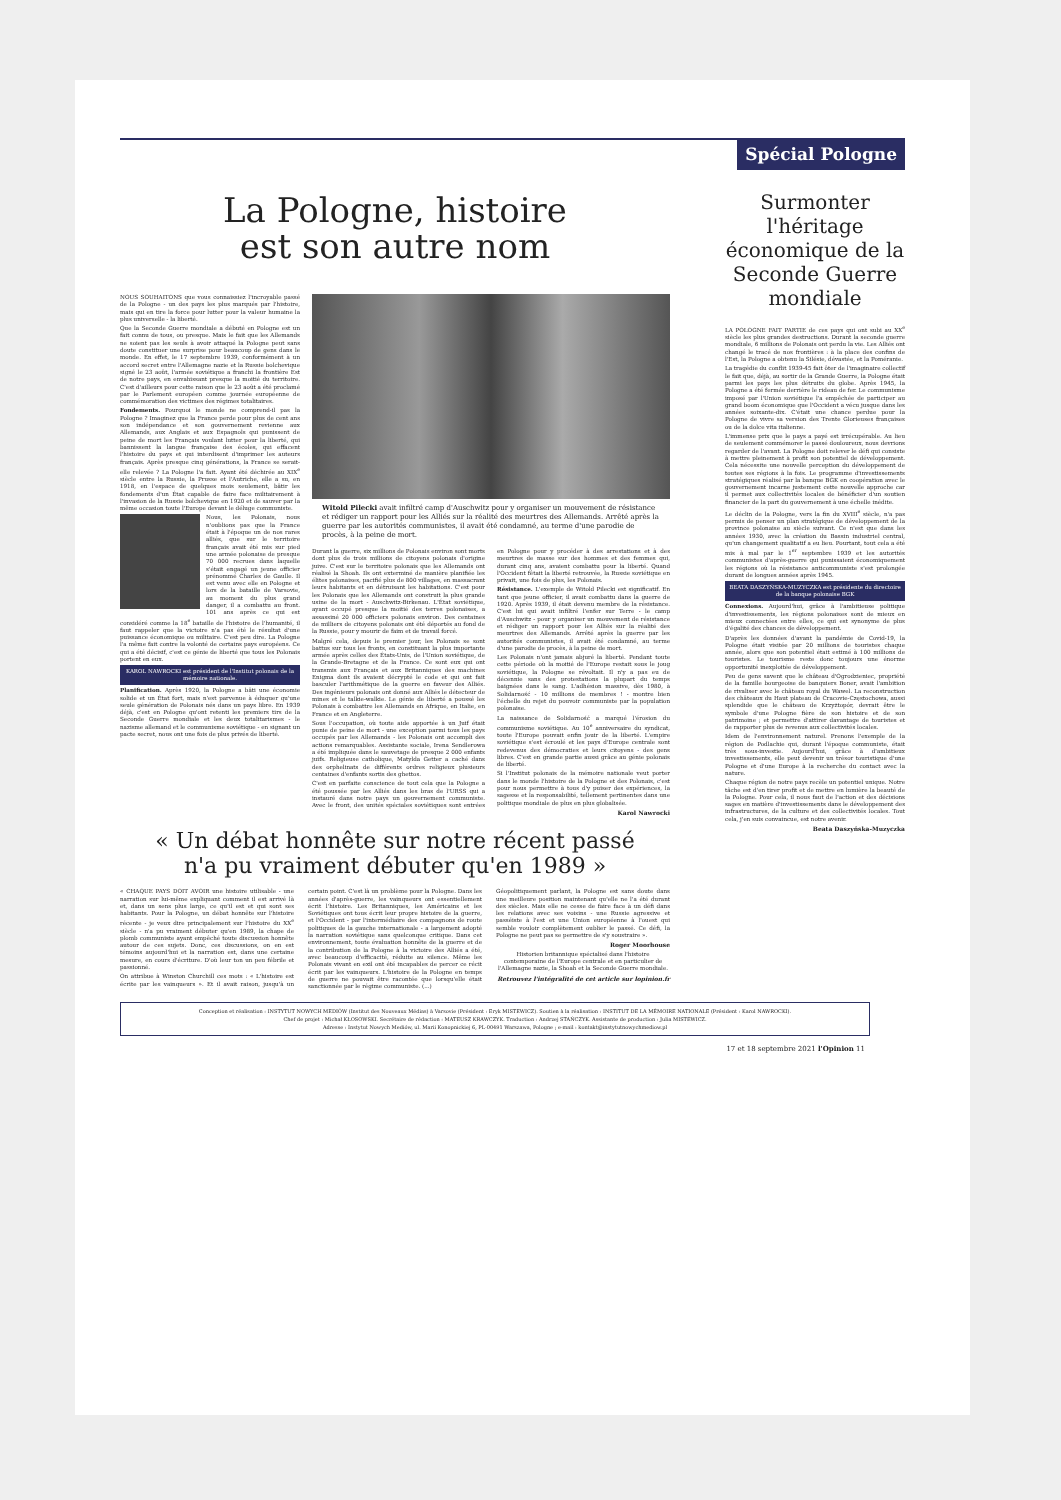Spécial Pologne
La Pologne, histoire
est son autre nom
NOUS SOUHAITONS que vous connaissiez l'incroyable passé de la Pologne - un des pays les plus marqués par l'histoire, mais qui en tire la force pour lutter pour la valeur humaine la plus universelle - la liberté.
Que la Seconde Guerre mondiale a débuté en Pologne est un fait connu de tous, ou presque. Mais le fait que les Allemands ne soient pas les seuls à avoir attaqué la Pologne peut sans doute constituer une surprise pour beaucoup de gens dans le monde. En effet, le 17 septembre 1939, conformément à un accord secret entre l'Allemagne nazie et la Russie bolchevique signé le 23 août, l'armée soviétique a franchi la frontière Est de notre pays, en envahissant presque la moitié du territoire. C'est d'ailleurs pour cette raison que le 23 août a été proclamé par le Parlement européen comme journée européenne de commémoration des victimes des régimes totalitaires.
Fondements. Pourquoi le monde ne comprend-il pas la Pologne ? Imaginez que la France perde pour plus de cent ans son indépendance et son gouvernement revienne aux Allemands, aux Anglais et aux Espagnols qui punissent de peine de mort les Français voulant lutter pour la liberté, qui bannissent la langue française des écoles, qui effacent l'histoire du pays et qui interdisent d'imprimer les auteurs français. Après presque cinq générations, la France se serait-elle relevée ? La Pologne l'a fait. Ayant été déchirée au XIX<sup>e</sup> siècle entre la Russie, la Prusse et l'Autriche, elle a su, en 1918, en l'espace de quelques mois seulement, bâtir les fondements d'un État capable de faire face militairement à l'invasion de la Russie bolchevique en 1920 et de sauver par la même occasion toute l'Europe devant le déluge communiste.
Nous, les Polonais, nous n'oublions pas que la France était à l'époque un de nos rares alliés, que sur le territoire français avait été mis sur pied une armée polonaise de presque 70 000 recrues dans laquelle s'était engagé un jeune officier prénommé Charles de Gaulle. Il est venu avec elle en Pologne et lors de la bataille de Varsovie, au moment du plus grand danger, il a combattu au front. 101 ans après ce qui est considéré comme la 18<sup>e</sup> bataille de l'histoire de l'humanité, il faut rappeler que la victoire n'a pas été le résultat d'une puissance économique ou militaire. C'est peu dire. La Pologne l'a même fait contre la volonté de certains pays européens. Ce qui a été décisif, c'est ce génie de liberté que tous les Polonais portent en eux.
KAROL NAWROCKI est président de l'Institut polonais de la mémoire nationale.
Planification. Après 1920, la Pologne a bâti une économie solide et un État fort, mais n'est parvenue à éduquer qu'une seule génération de Polonais nés dans un pays libre. En 1939 déjà, c'est en Pologne qu'ont retenti les premiers tirs de la Seconde Guerre mondiale et les deux totalitarismes - le nazisme allemand et le communisme soviétique - en signant un pacte secret, nous ont une fois de plus privés de liberté.
Witold Pilecki avait infiltré camp d'Auschwitz pour y organiser un mouvement de résistance et rédiger un rapport pour les Alliés sur la réalité des meurtres des Allemands. Arrêté après la guerre par les autorités communistes, il avait été condamné, au terme d'une parodie de procès, à la peine de mort.
Durant la guerre, six millions de Polonais environ sont morts dont plus de trois millions de citoyens polonais d'origine juive. C'est sur le territoire polonais que les Allemands ont réalisé la Shoah. Ils ont exterminé de manière planifiée les élites polonaises, pacifié plus de 800 villages, en massacrant leurs habitants et en détruisant les habitations. C'est pour les Polonais que les Allemands ont construit la plus grande usine de la mort - Auschwitz-Birkenau. L'État soviétique, ayant occupé presque la moitié des terres polonaises, a assassiné 20 000 officiers polonais environ. Des centaines de milliers de citoyens polonais ont été déportés au fond de la Russie, pour y mourir de faim et de travail forcé.
Malgré cela, depuis le premier jour, les Polonais se sont battus sur tous les fronts, en constituant la plus importante armée après celles des États-Unis, de l'Union soviétique, de la Grande-Bretagne et de la France. Ce sont eux qui ont transmis aux Français et aux Britanniques des machines Enigma dont ils avaient décrypté le code et qui ont fait basculer l'arithmétique de la guerre en faveur des Alliés. Des ingénieurs polonais ont donné aux Alliés le détecteur de mines et le talkie-walkie. Le génie de liberté a poussé les Polonais à combattre les Allemands en Afrique, en Italie, en France et en Angleterre.
Sous l'occupation, où toute aide apportée à un Juif était punie de peine de mort - une exception parmi tous les pays occupés par les Allemands - les Polonais ont accompli des actions remarquables. Assistante sociale, Irena Sendlerowa a été impliquée dans le sauvetage de presque 2 000 enfants juifs. Religieuse catholique, Matylda Getter a caché dans des orphelinats de différents ordres religieux plusieurs centaines d'enfants sortis des ghettos.
C'est en parfaite conscience de tout cela que la Pologne a été poussée par les Alliés dans les bras de l'URSS qui a instauré dans notre pays un gouvernement communiste. Avec le front, des unités spéciales soviétiques sont entrées en Pologne pour y procéder à des arrestations et à des meurtres de masse sur des hommes et des femmes qui, durant cinq ans, avaient combattu pour la liberté. Quand l'Occident fêtait la liberté retrouvée, la Russie soviétique en privait, une fois de plus, les Polonais.
Résistance. L'exemple de Witold Pilecki est significatif. En tant que jeune officier, il avait combattu dans la guerre de 1920. Après 1939, il était devenu membre de la résistance. C'est lui qui avait infiltré l'enfer sur Terre - le camp d'Auschwitz - pour y organiser un mouvement de résistance et rédiger un rapport pour les Alliés sur la réalité des meurtres des Allemands. Arrêté après la guerre par les autorités communistes, il avait été condamné, au terme d'une parodie de procès, à la peine de mort.
Les Polonais n'ont jamais abjuré la liberté. Pendant toute cette période où la moitié de l'Europe restait sous le joug soviétique, la Pologne se révoltait. Il n'y a pas eu de décennie sans des protestations la plupart du temps baignées dans le sang. L'adhésion massive, dès 1980, à Solidarność - 10 millions de membres ! - montre bien l'échelle du rejet du pouvoir communiste par la population polonaise.
La naissance de Solidarność a marqué l'érosion du communisme soviétique. Au 10<sup>e</sup> anniversaire du syndicat, toute l'Europe pouvait enfin jouir de la liberté. L'empire soviétique s'est écroulé et les pays d'Europe centrale sont redevenus des démocraties et leurs citoyens - des gens libres. C'est en grande partie aussi grâce au génie polonais de liberté.
Si l'Institut polonais de la mémoire nationale veut porter dans le monde l'histoire de la Pologne et des Polonais, c'est pour nous permettre à tous d'y puiser des expériences, la sagesse et la responsabilité, tellement pertinentes dans une politique mondiale de plus en plus globalisée.
Karol Nawrocki
« Un débat honnête sur notre récent passé
n'a pu vraiment débuter qu'en 1989 »
« CHAQUE PAYS DOIT AVOIR une histoire utilisable - une narration sur lui-même expliquant comment il est arrivé là et, dans un sens plus large, ce qu'il est et qui sont ses habitants. Pour la Pologne, un débat honnête sur l'histoire récente - je veux dire principalement sur l'histoire du XX<sup>e</sup> siècle - n'a pu vraiment débuter qu'en 1989, la chape de plomb communiste ayant empêché toute discussion honnête autour de ces sujets. Donc, ces discussions, on en est témoins aujourd'hui et la narration est, dans une certaine mesure, en cours d'écriture. D'où leur ton un peu fébrile et passionné.
On attribue à Winston Churchill ces mots : « L'histoire est écrite par les vainqueurs ». Et il avait raison, jusqu'à un certain point. C'est là un problème pour la Pologne. Dans les années d'après-guerre, les vainqueurs ont essentiellement écrit l'histoire. Les Britanniques, les Américains et les Soviétiques ont tous écrit leur propre histoire de la guerre, et l'Occident - par l'intermédiaire des compagnons de route politiques de la gauche internationale - a largement adopté la narration soviétique sans quelconque critique. Dans cet environnement, toute évaluation honnête de la guerre et de la contribution de la Pologne à la victoire des Alliés a été, avec beaucoup d'efficacité, réduite au silence. Même les Polonais vivant en exil ont été incapables de percer ce récit écrit par les vainqueurs. L'histoire de la Pologne en temps de guerre ne pouvait être racontée que lorsqu'elle était sanctionnée par le régime communiste. (...)
Géopolitiquement parlant, la Pologne est sans doute dans une meilleure position maintenant qu'elle ne l'a été durant des siècles. Mais elle ne cesse de faire face à un défi dans les relations avec ses voisins - une Russie agressive et passéiste à l'est et une Union européenne à l'ouest qui semble vouloir complètement oublier le passé. Ce défi, la Pologne ne peut pas se permettre de s'y soustraire ».
Roger Moorhouse
Historien britannique spécialisé dans l'histoire contemporaine de l'Europe centrale et en particulier de l'Allemagne nazie, la Shoah et la Seconde Guerre mondiale.
Retrouvez l'intégralité de cet article sur lopinion.fr
Surmonter l'héritage économique de la Seconde Guerre mondiale
LA POLOGNE FAIT PARTIE de ces pays qui ont subi au XX<sup>e</sup> siècle les plus grandes destructions. Durant la seconde guerre mondiale, 6 millions de Polonais ont perdu la vie. Les Alliés ont changé le tracé de nos frontières : à la place des confins de l'Est, la Pologne a obtenu la Silésie, dévastée, et la Poméranie.
La tragédie du conflit 1939-45 fait ôter de l'imaginaire collectif le fait que, déjà, au sortir de la Grande Guerre, la Pologne était parmi les pays les plus détruits du globe. Après 1945, la Pologne a été fermée derrière le rideau de fer. Le communisme imposé par l'Union soviétique l'a empêchée de participer au grand boom économique que l'Occident a vécu jusque dans les années soixante-dix. C'était une chance perdue pour la Pologne de vivre sa version des Trente Glorieuses françaises ou de la dolce vita italienne.
L'immense prix que le pays a payé est irrécupérable. Au lieu de seulement commémorer le passé douloureux, nous devrions regarder de l'avant. La Pologne doit relever le défi qui consiste à mettre pleinement à profit son potentiel de développement. Cela nécessite une nouvelle perception du développement de toutes ses régions à la fois. Le programme d'investissements stratégiques réalisé par la banque BGK en coopération avec le gouvernement incarne justement cette nouvelle approche car il permet aux collectivités locales de bénéficier d'un soutien financier de la part du gouvernement à une échelle inédite.
Le déclin de la Pologne, vers la fin du XVIII<sup>e</sup> siècle, n'a pas permis de penser un plan stratégique de développement de la province polonaise au siècle suivant. Ce n'est que dans les années 1930, avec la création du Bassin industriel central, qu'un changement qualitatif a eu lieu. Pourtant, tout cela a été mis à mal par le 1<sup>er</sup> septembre 1939 et les autorités communistes d'après-guerre qui punissaient économiquement les régions où la résistance anticommuniste s'est prolongée durant de longues années après 1945.
BEATA DASZYŃSKA-MUZYCZKA est présidente du directoire de la banque polonaise BGK
Connexions. Aujourd'hui, grâce à l'ambitieuse politique d'investissements, les régions polonaises sont de mieux en mieux connectées entre elles, ce qui est synonyme de plus d'égalité des chances de développement.
D'après les données d'avant la pandémie de Covid-19, la Pologne était visitée par 20 millions de touristes chaque année, alors que son potentiel était estimé à 100 millions de touristes. Le tourisme reste donc toujours une énorme opportunité inexploitée de développement.
Peu de gens savent que le château d'Ogrodzieniec, propriété de la famille bourgeoise de banquiers Boner, avait l'ambition de rivaliser avec le château royal du Wawel. La reconstruction des châteaux du Haut plateau de Cracovie-Częstochowa, aussi splendide que le château de Krzyżtopór, devrait être le symbole d'une Pologne fière de son histoire et de son patrimoine ; et permettre d'attirer davantage de touristes et de rapporter plus de revenus aux collectivités locales.
Idem de l'environnement naturel. Prenons l'exemple de la région de Podlachie qui, durant l'époque communiste, était très sous-investie. Aujourd'hui, grâce à d'ambitieux investissements, elle peut devenir un trésor touristique d'une Pologne et d'une Europe à la recherche du contact avec la nature.
Chaque région de notre pays recèle un potentiel unique. Notre tâche est d'en tirer profit et de mettre en lumière la beauté de la Pologne. Pour cela, il nous faut de l'action et des décisions sages en matière d'investissements dans le développement des infrastructures, de la culture et des collectivités locales. Tout cela, j'en suis convaincue, est notre avenir.
Beata Daszyńska-Muzyczka
Conception et réalisation : INSTYTUT NOWYCH MEDIÓW (Institut des Nouveaux Médias) à Varsovie (Président : Eryk MISTEWICZ). Soutien à la réalisation : INSTITUT DE LA MÉMOIRE NATIONALE (Président : Karol NAWROCKI).
Chef de projet : Michał KŁOSOWSKI. Secrétaire de rédaction : MATEUSZ KRAWCZYK. Traduction : Andrzej STAŃCZYK. Assistante de production : Julia MISTEWICZ.
Adresse : Instytut Nowych Mediów, ul. Marii Konopnickiej 6, PL-00491 Warszawa, Pologne ; e-mail : kontakt@instytutnowychmediow.pl
17 et 18 septembre 2021 l'Opinion 11